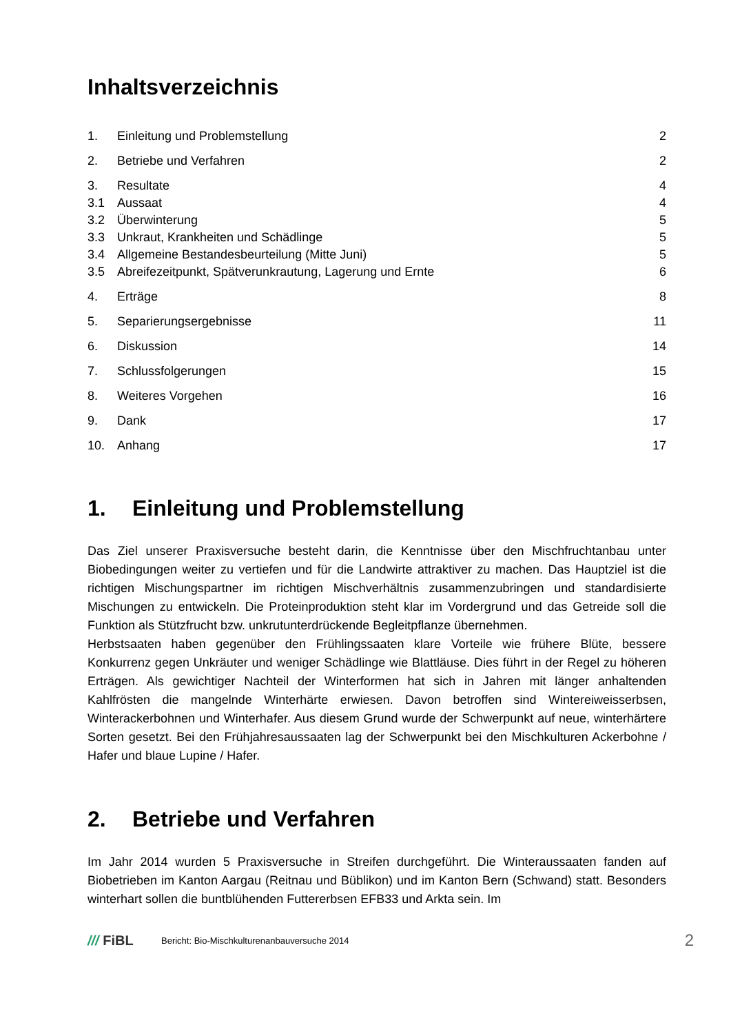Inhaltsverzeichnis
1. Einleitung und Problemstellung 2
2. Betriebe und Verfahren 2
3. Resultate 4
3.1 Aussaat 4
3.2 Überwinterung 5
3.3 Unkraut, Krankheiten und Schädlinge 5
3.4 Allgemeine Bestandesbeurteilung (Mitte Juni) 5
3.5 Abreifezeitpunkt, Spätverunkrautung, Lagerung und Ernte 6
4. Erträge 8
5. Separierungsergebnisse 11
6. Diskussion 14
7. Schlussfolgerungen 15
8. Weiteres Vorgehen 16
9. Dank 17
10. Anhang 17
1. Einleitung und Problemstellung
Das Ziel unserer Praxisversuche besteht darin, die Kenntnisse über den Mischfruchtanbau unter Biobedingungen weiter zu vertiefen und für die Landwirte attraktiver zu machen. Das Hauptziel ist die richtigen Mischungspartner im richtigen Mischverhältnis zusammenzubringen und standardisierte Mischungen zu entwickeln. Die Proteinproduktion steht klar im Vordergrund und das Getreide soll die Funktion als Stützfrucht bzw. unkrutunterdrückende Begleitpflanze übernehmen.
Herbstsaaten haben gegenüber den Frühlingssaaten klare Vorteile wie frühere Blüte, bessere Konkurrenz gegen Unkräuter und weniger Schädlinge wie Blattläuse. Dies führt in der Regel zu höheren Erträgen. Als gewichtiger Nachteil der Winterformen hat sich in Jahren mit länger anhaltenden Kahlfrösten die mangelnde Winterhärte erwiesen. Davon betroffen sind Wintereiweisserbsen, Winterackerbohnen und Winterhafer. Aus diesem Grund wurde der Schwerpunkt auf neue, winterhärtere Sorten gesetzt. Bei den Frühjahresaussaaten lag der Schwerpunkt bei den Mischkulturen Ackerbohne / Hafer und blaue Lupine / Hafer.
2. Betriebe und Verfahren
Im Jahr 2014 wurden 5 Praxisversuche in Streifen durchgeführt. Die Winteraussaaten fanden auf Biobetrieben im Kanton Aargau (Reitnau und Büblikon) und im Kanton Bern (Schwand) statt. Besonders winterhart sollen die buntblühenden Futtererbsen EFB33 und Arkta sein. Im
/// FiBL Bericht: Bio-Mischkulturenanbauversuche 2014 2